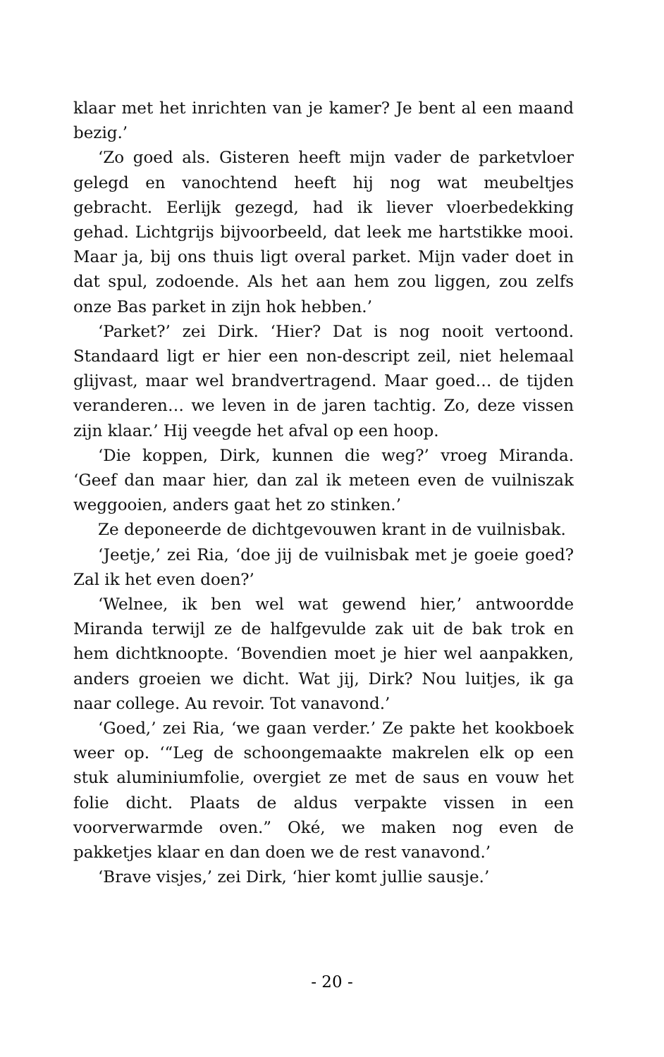klaar met het inrichten van je kamer? Je bent al een maand bezig.’
‘Zo goed als. Gisteren heeft mijn vader de parketvloer gelegd en vanochtend heeft hij nog wat meubeltjes gebracht. Eerlijk gezegd, had ik liever vloerbedekking gehad. Lichtgrijs bijvoorbeeld, dat leek me hartstikke mooi. Maar ja, bij ons thuis ligt overal parket. Mijn vader doet in dat spul, zodoende. Als het aan hem zou liggen, zou zelfs onze Bas parket in zijn hok hebben.’
‘Parket?’ zei Dirk. ‘Hier? Dat is nog nooit vertoond. Standaard ligt er hier een non-descript zeil, niet helemaal glijvast, maar wel brandvertragend. Maar goed… de tijden veranderen… we leven in de jaren tachtig. Zo, deze vissen zijn klaar.’ Hij veegde het afval op een hoop.
‘Die koppen, Dirk, kunnen die weg?’ vroeg Miranda. ‘Geef dan maar hier, dan zal ik meteen even de vuilniszak weggooien, anders gaat het zo stinken.’
Ze deponeerde de dichtgevouwen krant in de vuilnisbak.
‘Jeetje,’ zei Ria, ‘doe jij de vuilnisbak met je goeie goed? Zal ik het even doen?’
‘Welnee, ik ben wel wat gewend hier,’ antwoordde Miranda terwijl ze de halfgevulde zak uit de bak trok en hem dichtknoopte. ‘Bovendien moet je hier wel aanpakken, anders groeien we dicht. Wat jij, Dirk? Nou luitjes, ik ga naar college. Au revoir. Tot vanavond.’
‘Goed,’ zei Ria, ‘we gaan verder.’ Ze pakte het kookboek weer op. ‘“Leg de schoongemaakte makrelen elk op een stuk aluminiumfolie, overgiet ze met de saus en vouw het folie dicht. Plaats de aldus verpakte vissen in een voorverwarmde oven.” Oké, we maken nog even de pakketjes klaar en dan doen we de rest vanavond.’
‘Brave visjes,’ zei Dirk, ‘hier komt jullie sausje.’
- 20 -